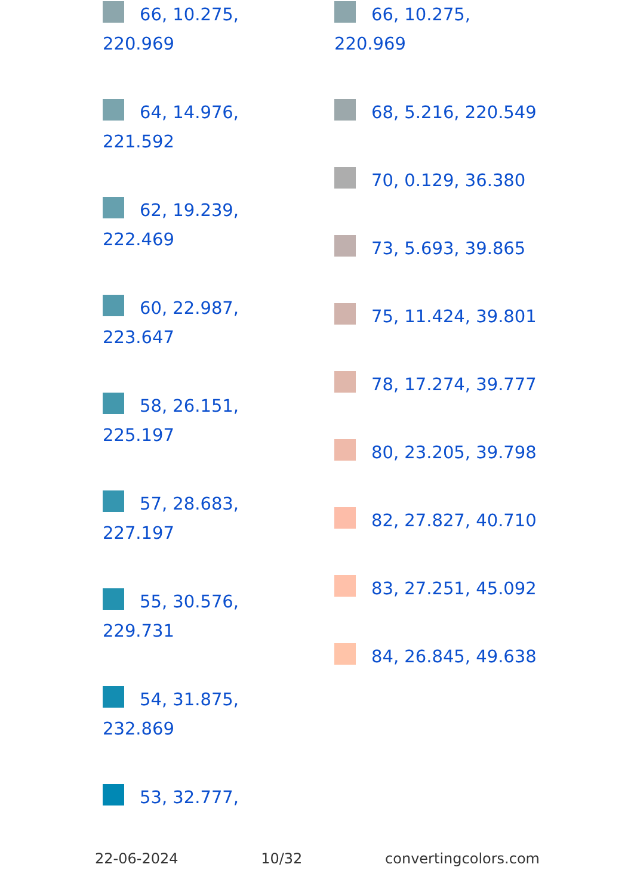66, 10.275, 220.969
64, 14.976, 221.592
62, 19.239, 222.469
60, 22.987, 223.647
58, 26.151, 225.197
57, 28.683, 227.197
55, 30.576, 229.731
54, 31.875, 232.869
53, 32.777,
66, 10.275,
220.969
68, 5.216, 220.549
70, 0.129, 36.380
73, 5.693, 39.865
75, 11.424, 39.801
78, 17.274, 39.777
80, 23.205, 39.798
82, 27.827, 40.710
83, 27.251, 45.092
84, 26.845, 49.638
22-06-2024 10/32 convertingcolors.com